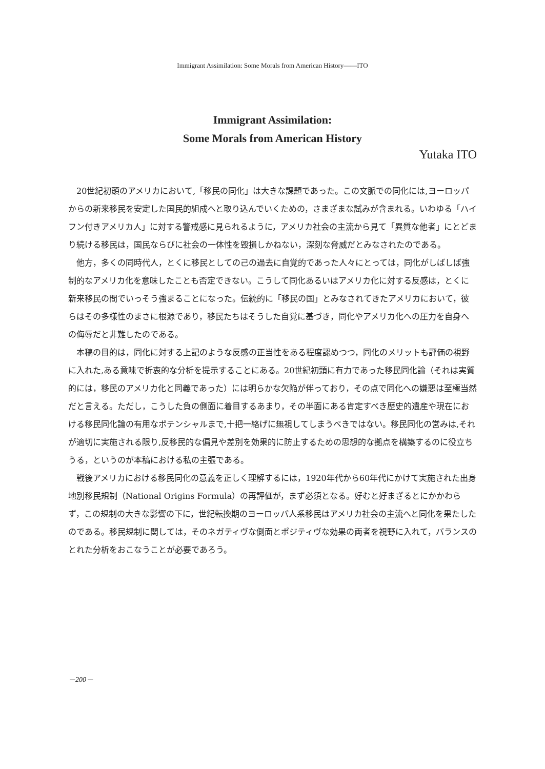Immigrant Assimilation: Some Morals from American History――ITO
Immigrant Assimilation:
Some Morals from American History
Yutaka ITO
20世紀初頭のアメリカにおいて,「移民の同化」は大きな課題であった。この文脈での同化には,ヨーロッパからの新来移民を安定した国民的組成へと取り込んでいくための，さまざまな試みが含まれる。いわゆる「ハイフン付きアメリカ人」に対する警戒感に見られるように，アメリカ社会の主流から見て「異質な他者」にとどまり続ける移民は，国民ならびに社会の一体性を毀損しかねない，深刻な脅威だとみなされたのである。
他方，多くの同時代人，とくに移民としての己の過去に自覚的であった人々にとっては，同化がしばしば強制的なアメリカ化を意味したことも否定できない。こうして同化あるいはアメリカ化に対する反感は，とくに新来移民の間でいっそう強まることになった。伝統的に「移民の国」とみなされてきたアメリカにおいて，彼らはその多様性のまさに根源であり，移民たちはそうした自覚に基づき，同化やアメリカ化への圧力を自身への侮辱だと非難したのである。
本稿の目的は，同化に対する上記のような反感の正当性をある程度認めつつ，同化のメリットも評価の視野に入れた,ある意味で折衷的な分析を提示することにある。20世紀初頭に有力であった移民同化論（それは実質的には，移民のアメリカ化と同義であった）には明らかな欠陥が伴っており，その点で同化への嫌悪は至極当然だと言える。ただし，こうした負の側面に着目するあまり，その半面にある肯定すべき歴史的遺産や現在における移民同化論の有用なポテンシャルまで,十把一絡げに無視してしまうべきではない。移民同化の営みは,それが適切に実施される限り,反移民的な偏見や差別を効果的に防止するための思想的な拠点を構築するのに役立ちうる，というのが本稿における私の主張である。
戦後アメリカにおける移民同化の意義を正しく理解するには，1920年代から60年代にかけて実施された出身地別移民規制（National Origins Formula）の再評価が，まず必須となる。好むと好まざるとにかかわらず，この規制の大きな影響の下に，世紀転換期のヨーロッパ人系移民はアメリカ社会の主流へと同化を果たしたのである。移民規制に関しては，そのネガティヴな側面とポジティヴな効果の両者を視野に入れて，バランスのとれた分析をおこなうことが必要であろう。
－200－